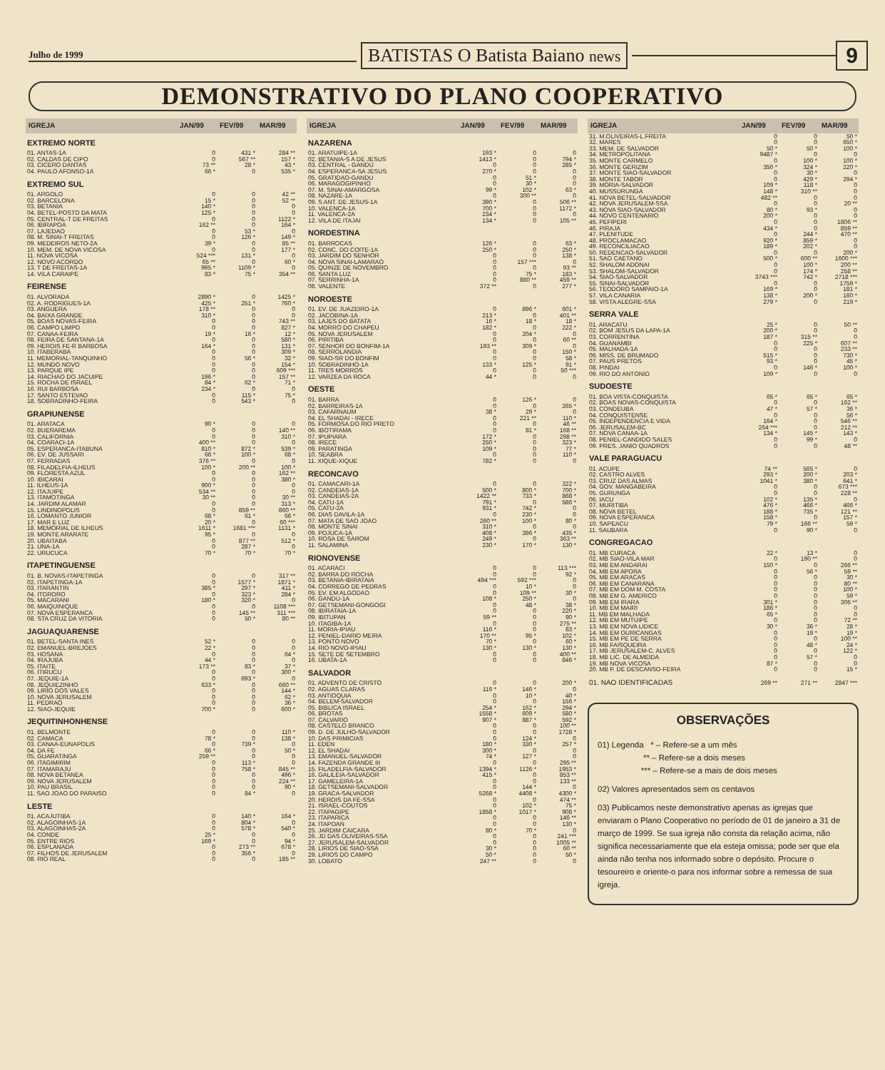Julho de 1999
BATISTAS O Batista Baiano news
9
DEMONSTRATIVO DO PLANO COOPERATIVO
| IGREJA | JAN/99 | FEV/99 | MAR/99 |
| --- | --- | --- | --- |
| EXTREMO NORTE | | | |
| 01. ANTAS-1A | 0 | 431 * | 284 ** |
| 02. CALDAS DE CIPO | 0 | 567 ** | 157 * |
| 03. CICERO DANTAS | 73 ** | 28 * | 43 * |
| 04. PAULO AFONSO-1A | 66 * | 0 | 535 * |
| EXTREMO SUL | | | |
| 01. ARGOLO | 0 | 0 | 42 ** |
| 02. BARCELONA | 15 * | 0 | 52 ** |
| 03. BETANIA | 140 * | 0 | 0 |
| 04. BETEL-POSTO DA MATA | 125 * | 0 | 0 |
| 05. CENTRAL-T DE FREITAS | 0 | 0 | 1122 * |
| 06. IBIRAPOA | 162 ** | 0 | 164 * |
| 07. LAJEDAO | 0 | 53 * | 0 |
| 08. M. SINAI-T FREITAS | 0 | 126 * | 149 * |
| 09. MEDEIROS NETO-2A | 39 * | 0 | 85 ** |
| 10. MEM. DE NOVA VICOSA | 0 | 0 | 177 * |
| 11. NOVA VICOSA | 524 *** | 131 * | 0 |
| 12. NOVO ACORDO | 65 ** | 0 | 60 * |
| 13. T DE FREITAS-1A | 995 * | 1109 * | 0 |
| 14. VILA CARAIPE | 83 * | 75 * | 354 ** |
| FEIRENSE | | | |
| 01. ALVORADA | 2890 * | 0 | 1425 * |
| 02. A. RODRIGUES-1A | 425 * | 251 * | 760 * |
| 03. ANGUERA | 178 ** | 0 | 0 |
| 04. BAIXA GRANDE | 310 * | 0 | 0 |
| 05. BOAS NOVAS-FEIRA | 0 | 0 | 743 ** |
| 06. CAMPO LIMPO | 0 | 0 | 827 * |
| 07. CANAA-FEIRA | 19 * | 16 * | 12 * |
| 08. FEIRA DE SANTANA-1A | 0 | 0 | 580 * |
| 09. HEROIS FE-R BARBOSA | 164 * | 0 | 131 * |
| 10. ITABERABA | 0 | 0 | 309 * |
| 11. MEMORIAL-TANQUINHO | 0 | 56 * | 32 * |
| 12. MUNDO NOVO | 0 | 0 | 154 * |
| 13. PARQUE IPE | 0 | 0 | 609 *** |
| 14. RIACHAO DO JACUIPE | 196 * | 0 | 157 ** |
| 15. ROCHA DE ISRAEL | 84 * | 62 * | 71 * |
| 16. RUI BARBOSA | 234 * | 0 | 0 |
| 17. SANTO ESTEVAO | 0 | 115 * | 75 * |
| 18. SOBRADINHO-FEIRA | 0 | 543 * | 0 |
| GRAPIUNENSE | | | |
| 01. ARATACA | 90 * | 0 | 0 |
| 02. BUERAREMA | 0 | 0 | 140 ** |
| 03. CALIFORNIA | 0 | 0 | 310 * |
| 04. COARACI-1A | 400 ** | 0 | 0 |
| 05. ESPERANCA-ITABUNA | 810 * | 872 * | 539 * |
| 06. EV. DE JUSSARI | 66 * | 100 * | 68 * |
| 07. FERRADAS | 376 ** | 0 | 0 |
| 08. FILADELFIA-ILHEUS | 100 * | 200 ** | 100 * |
| 09. FLORESTA AZUL | 0 | 0 | 162 ** |
| 10. IBICARAI | 0 | 0 | 380 * |
| 11. ILHEUS-1A | 900 * | 0 | 0 |
| 12. ITAJUIPE | 534 ** | 0 | 0 |
| 13. ITAMOTINGA | 30 ** | 0 | 30 ** |
| 14. JARDIM ALAMAR | 0 | 0 | 313 * |
| 15. LINDINOPOLIS | 0 | 859 ** | 860 ** |
| 16. LOMANTO JUNIOR | 68 * | 61 * | 66 * |
| 17. MAR E LUZ | 20 * | 0 | 60 *** |
| 18. MEMORIAL DE ILHEUS | 1611 * | 1681 *** | 1131 * |
| 19. MONTE ARARATE | 95 * | 0 | 0 |
| 20. UBAITABA | 0 | 877 ** | 512 * |
| 21. UNA-1A | 0 | 287 * | 0 |
| 22. URUCUCA | 70 * | 70 * | 70 * |
| ITAPETINGUENSE | | | |
| 01. B. NOVAS-ITAPETINGA | 0 | 0 | 317 ** |
| 02. ITAPETINGA-1A | 0 | 1577 * | 1871 * |
| 03. ITARANTIN | 385 * | 297 * | 411 * |
| 04. ITORORO | 0 | 323 * | 284 * |
| 05. MACARANI | 180 * | 320 * | 0 |
| 06. MAIQUINIQUE | 0 | 0 | 1108 *** |
| 07. NOVA ESPERANCA | 0 | 145 ** | 311 *** |
| 08. STA CRUZ DA VITORIA | 0 | 50 * | 80 ** |
| JAGUAQUARENSE | | | |
| 01. BETEL-SANTA INES | 52 * | 0 | 0 |
| 02. EMANUEL-BREJOES | 22 * | 0 | 0 |
| 03. HOSANA | 0 | 0 | 64 * |
| 04. IRAJUBA | 44 * | 0 | 0 |
| 05. ITAITE | 173 ** | 83 * | 37 * |
| 06. ITIRUCU | 0 | 0 | 300 * |
| 07. JEQUIE-1A | 0 | 693 * | 0 |
| 08. JEQUIEZINHO | 633 * | 0 | 660 ** |
| 09. LIRIO DOS VALES | 0 | 0 | 144 * |
| 10. NOVA JERUSALEM | 0 | 0 | 62 * |
| 11. PEDRAO | 0 | 0 | 36 * |
| 12. SIAO-JEQUIE | 700 * | 0 | 600 * |
| JEQUITINHONHENSE | | | |
| 01. BELMONTE | 0 | 0 | 110 * |
| 02. CAMACA | 78 * | 0 | 138 * |
| 03. CANAA-EUNAPOLIS | 0 | 739 * | 0 |
| 04. DA FE | 66 * | 0 | 50 * |
| 05. GUARATINGA | 259 ** | 0 | 0 |
| 06. ITAGIMIRIM | 0 | 113 * | 0 |
| 07. ITAMARAJU | 0 | 758 * | 845 ** |
| 08. NOVA BETANEA | 0 | 0 | 496 * |
| 09. NOVA JERUSALEM | 0 | 0 | 224 ** |
| 10. PAU BRASIL | 0 | 0 | 90 * |
| 11. SAO JOAO DO PARAISO | 0 | 84 * | 0 |
| LESTE | | | |
| 01. ACAJUTIBA | 0 | 140 * | 164 * |
| 02. ALAGOINHAS-1A | 0 | 804 * | 0 |
| 03. ALAGOINHAS-2A | 0 | 578 * | 540 * |
| 04. CONDE | 25 * | 0 | 0 |
| 05. ENTRE RIOS | 169 * | 0 | 94 * |
| 06. ESPLANADA | 0 | 273 ** | 678 * |
| 07. FILHOS DE JERUSALEM | 0 | 356 * | 0 |
| 08. RIO REAL | 0 | 0 | 185 ** |
| IGREJA | JAN/99 | FEV/99 | MAR/99 |
| --- | --- | --- | --- |
| NAZARENA | | | |
| 01. ARATUIPE-1A | 193 * | 0 | 0 |
| 02. BETANIA-S A DE JESUS | 1413 * | 0 | 794 * |
| 03. CENTRAL - GANDU | 0 | 0 | 285 * |
| 04. ESPERANCA-SA JESUS | 270 * | 0 | 0 |
| 05. GRATIDAO-GANDU | 0 | 51 * | 0 |
| 06. MARAGOGIPINHO | 0 | 30 * | 0 |
| 07. M. SINAI-AMARGOSA | 99 * | 102 * | 63 * |
| 08. NAZARE-1A | 0 | 300 ** | 0 |
| 09. S ANT. DE JESUS-1A | 390 * | 0 | 506 ** |
| 10. VALENCA-1A | 700 * | 0 | 1172 * |
| 11. VALENCA-2A | 234 * | 0 | 0 |
| 12. VILA DE ITAJAI | 134 * | 0 | 105 ** |
| NORDESTINA | | | |
| 01. BARROCAS | 126 * | 0 | 63 * |
| 02. CONC. DO COITE-1A | 250 * | 0 | 250 * |
| 03. JARDIM DO SENHOR | 0 | 0 | 138 * |
| 04. NOVA SINAI-LAMARAO | 0 | 157 *** | 0 |
| 05. QUINZE DE NOVEMBRO | 0 | 0 | 93 ** |
| 06. SANTA LUZ | 0 | 75 * | 183 * |
| 07. SERRINHA-1A | 0 | 880 ** | 459 ** |
| 08. VALENTE | 372 ** | 0 | 277 * |
| NOROESTE | | | |
| 01. EV. DE JUAZEIRO-1A | 0 | 896 * | 601 * |
| 02. JACOBINA-1A | 213 * | 0 | 401 ** |
| 03. LAJES DO BATATA | 16 * | 18 * | 18 * |
| 04. MORRO DO CHAPEU | 182 * | 0 | 222 * |
| 05. NOVA JERUSALEM | 0 | 204 * | 0 |
| 06. PIRITIBA | 0 | 0 | 60 ** |
| 07. SENHOR DO BONFIM-1A | 193 ** | 309 * | 0 |
| 08. SERROLANDIA | 0 | 0 | 150 * |
| 09. SIAO-SR DO BONFIM | 0 | 0 | 58 * |
| 10. SOBRADINHO-1A | 133 * | 125 * | 91 * |
| 11. TRES MORROS | 0 | 0 | 50 *** |
| 12. VARZEA DA ROCA | 44 * | 0 | 0 |
| OESTE | | | |
| 01. BARRA | 0 | 126 * | 0 |
| 02. BARREIRAS-1A | 0 | 0 | 265 * |
| 03. CAFARNAUM | 38 * | 29 * | 0 |
| 04. EL SHADAI - IRECE | 0 | 221 ** | 110 * |
| 05. FORMOSA DO RIO PRETO | 0 | 0 | 46 ** |
| 06. IBOTIRAMA | 0 | 81 * | 168 ** |
| 07. IPUPIARA | 172 * | 0 | 298 ** |
| 08. IRECE | 250 * | 0 | 323 * |
| 09. PARATINGA | 109 * | 0 | 77 * |
| 10. SEABRA | 0 | 0 | 110 * |
| 11. XIQUE-XIQUE | 782 * | 0 | 0 |
| RECONCAVO | | | |
| 01. CAMACARI-1A | 0 | 0 | 322 * |
| 02. CANDEIAS-1A | 500 * | 800 * | 700 * |
| 03. CANDEIAS-2A | 1422 ** | 733 * | 868 * |
| 04. CATU-1A | 791 * | 0 | 586 * |
| 05. CATU-2A | 931 * | 742 * | 0 |
| 06. DIAS DAVILA-1A | 0 | 230 * | 0 |
| 07. MATA DE SAO JOAO | 260 ** | 100 * | 80 * |
| 08. MONTE SINAI | 310 * | 0 | 0 |
| 09. POJUCA-1A | 408 * | 396 * | 435 * |
| 10. ROSA DE SAROM | 249 * | 0 | 363 ** |
| 11. SALAMINA | 230 * | 170 * | 130 * |
| RIONOVENSE | | | |
| 01. ACARACI | 0 | 0 | 113 *** |
| 02. BARRA DO ROCHA | 0 | 0 | 92 * |
| 03. BETANIA-IBIRATAIA | 494 *** | 592 *** | 0 |
| 04. CORREGO DE PEDRAS | 0 | 10 * | 0 |
| 05. EV. EM ALGODAO | 0 | 109 ** | 30 * |
| 06. GANDU-1A | 108 * | 250 * | 0 |
| 07. GETSEMANI-GONGOGI | 0 | 48 * | 38 * |
| 08. IBIRATAIA-1A | 0 | 0 | 220 * |
| 09. IBITUPAN | 59 ** | 0 | 90 * |
| 10. ITAGIBA-1A | 0 | 0 | 275 ** |
| 11. MORIA-IPIAU | 116 * | 0 | 83 * |
| 12. PENIEL-DARIO MEIRA | 170 ** | 95 * | 102 * |
| 13. PONTO NOVO | 70 * | 0 | 60 * |
| 14. RIO NOVO-IPIAU | 130 * | 130 * | 130 * |
| 15. SETE DE SETEMBRO | 0 | 0 | 400 ** |
| 16. UBATA-1A | 0 | 0 | 846 * |
| SALVADOR | | | |
| 01. ADVENTO DE CRISTO | 0 | 0 | 200 * |
| 02. AGUAS CLARAS | 116 * | 146 * | 0 |
| 03. ANTIOQUIA | 0 | 10 * | 40 * |
| 04. BELEM-SALVADOR | 0 | 0 | 156 * |
| 05. BIBLICA ISRAEL | 254 * | 162 * | 294 * |
| 06. BROTAS | 1558 * | 609 * | 580 * |
| 07. CALVARIO | 907 * | 887 * | 592 * |
| 08. CASTELO BRANCO | 0 | 0 | 100 ** |
| 09. D. DE JULHO-SALVADOR | 0 | 0 | 1728 * |
| 10. DAS PRIMICIAS | 0 | 124 * | 0 |
| 11. EDEN | 180 * | 330 * | 257 * |
| 12. EL SHADAI | 300 * | 0 | 0 |
| 13. EMANUEL-SALVADOR | 74 * | 127 * | 0 |
| 14. FAZENDA GRANDE III | 0 | 0 | 295 ** |
| 15. FILADELFIA-SALVADOR | 1394 * | 1126 * | 1953 * |
| 16. GALILEIA-SALVADOR | 415 * | 0 | 853 ** |
| 17. GAMELEIRA-1A | 0 | 0 | 133 ** |
| 18. GETSEMANI-SALVADOR | 0 | 144 * | 0 |
| 19. GRACA-SALVADOR | 5268 * | 4408 * | 4300 * |
| 20. HEROIS DA FE-SSA | 0 | 0 | 474 ** |
| 21. ISRAEL-COUTOS | 0 | 102 * | 75 * |
| 22. ITAPAGIPE | 1858 * | 1017 * | 908 * |
| 23. ITAPARICA | 0 | 0 | 146 ** |
| 24. ITAPOAN | 0 | 0 | 130 * |
| 25. JARDIM CAICARA | 80 * | 70 * | 0 |
| 26. JD DAS OLIVEIRAS-SSA | 0 | 0 | 241 *** |
| 27. JERUSALEM-SALVADOR | 0 | 0 | 1005 ** |
| 28. LIRIOS DE SIAO-SSA | 30 * | 0 | 60 ** |
| 29. LIRIOS DO CAMPO | 50 * | 0 | 50 * |
| 30. LOBATO | 247 ** | 0 | 0 |
| IGREJA | JAN/99 | FEV/99 | MAR/99 |
| --- | --- | --- | --- |
| 31. M.OLIVEIRAS-L.FREITA | 0 | 0 | 50 * |
| 32. MARES | 0 | 0 | 650 * |
| 33. MEM. DE SALVADOR | 50 * | 50 * | 100 * |
| 34. METROPOLITANA | 9487 * | 0 | 0 |
| 35. MONTE CARMELO | 0 | 100 * | 100 * |
| 36. MONTE GERIZIM | 350 * | 324 * | 220 * |
| 37. MONTE SIAO-SALVADOR | 0 | 30 * | 0 |
| 38. MONTE TABOR | 0 | 429 * | 294 * |
| 39. MORIA-SALVADOR | 109 * | 118 * | 0 |
| 40. MUSSURUNGA | 148 * | 310 ** | 0 |
| 41. NOVA BETEL-SALVADOR | 482 ** | 0 | 0 |
| 42. NOVA JERUSALEM-SSA | 0 | 0 | 20 ** |
| 43. NOVA SIAO-SALVADOR | 80 * | 93 * | 0 |
| 44. NOVO CENTENARIO | 200 * | 0 | 0 |
| 45. PEFIPERI | 0 | 0 | 1806 ** |
| 46. PIRAJA | 434 * | 0 | 859 ** |
| 47. PLENITUDE | 0 | 244 * | 470 ** |
| 48. PROCLAMACAO | 920 * | 859 * | 0 |
| 49. RECONCILIACAO | 189 * | 202 * | 0 |
| 50. REDENCAO-SALVADOR | 0 | 0 | 200 * |
| 51. SAO CAETANO | 500 * | 600 ** | 1600 *** |
| 52. SHALOM ADONAI | 0 | 100 * | 200 ** |
| 53. SHALOM-SALVADOR | 0 | 174 * | 258 ** |
| 54. SIAO-SALVADOR | 3743 *** | 742 * | 2718 *** |
| 55. SINAI-SALVADOR | 0 | 0 | 1759 * |
| 56. TEODORO SAMPAIO-1A | 169 * | 0 | 181 * |
| 57. VILA CANARIA | 138 * | 200 * | 160 * |
| 58. VISTA ALEGRE-SSA | 279 * | 0 | 219 * |
| SERRA VALE | | | |
| 01. ARACATU | 25 * | 0 | 50 ** |
| 02. BOM JESUS DA LAPA-1A | 200 * | 0 | 0 |
| 03. CORRENTINA | 187 * | 315 ** | 0 |
| 04. GUANAMBI | 0 | 225 * | 607 ** |
| 05. MALHADA-1A | 0 | 0 | 233 ** |
| 06. MISS. DE BRUMADO | 515 * | 0 | 730 * |
| 07. PAUS PRETOS | 93 * | 0 | 45 * |
| 08. PINDAI | 0 | 146 * | 100 * |
| 09. RIO DO ANTONIO | 109 * | 0 | 0 |
| SUDOESTE | | | |
| 01. BOA VISTA-CONQUISTA | 65 * | 65 * | 65 * |
| 02. BOAS NOVAS-CONQUISTA | 0 | 0 | 162 ** |
| 03. CONDEUBA | 47 * | 57 * | 36 * |
| 04. CONQUISTENSE | 0 | 0 | 56 * |
| 05. INDEPENDENCIA E VIDA | 164 * | 0 | 546 ** |
| 06. JERUSALEM-BC | 264 *** | 0 | 212 ** |
| 07. NOVA CANAA-1A | 134 * | 145 * | 143 * |
| 08. PENIEL-CANDIDO SALES | 0 | 99 * | 0 |
| 09. PRES. JANIO QUADROS | 0 | 0 | 48 ** |
| VALE PARAGUACU | | | |
| 01. ACUPE | 74 ** | 565 * | 0 |
| 02. CASTRO ALVES | 293 * | 200 * | 203 * |
| 03. CRUZ DAS ALMAS | 1041 * | 380 * | 641 * |
| 04. GOV. MANGABEIRA | 0 | 0 | 673 *** |
| 05. GURUNGA | 0 | 0 | 228 ** |
| 06. IACU | 102 * | 135 * | 0 |
| 07. MURITIBA | 476 * | 466 * | 466 * |
| 08. NOVA BETEL | 188 * | 735 * | 121 ** |
| 09. NOVA ESPERANCA | 158 * | 0 | 157 * |
| 10. SAPEACU | 79 * | 166 ** | 59 * |
| 11. SAUBARA | 0 | 90 * | 0 |
| CONGREGACAO | | | |
| 01. MB CURACA | 22 * | 13 * | 0 |
| 02. MB SIAO-VILA MAR | 0 | 190 ** | 0 |
| 03. MB EM ANDARAI | 150 * | 0 | 266 ** |
| 04. MB EM APORA | 0 | 56 * | 59 ** |
| 05. MB EM ARACAS | 0 | 0 | 30 * |
| 06. MB EM CANARANA | 0 | 0 | 80 ** |
| 07. MB EM DOM M. COSTA | 0 | 0 | 100 * |
| 08. MB EM G. AMERICO | 0 | 0 | 59 * |
| 09. MB EM IRARA | 301 * | 0 | 306 ** |
| 10. MB EM MAIRI | 186 * | 0 | 0 |
| 11. MB EM MALHADA | 65 * | 0 | 0 |
| 12. MB EM MUTUIPE | 0 | 0 | 72 ** |
| 13. MB EM NOVA LIDICE | 30 * | 36 * | 28 * |
| 14. MB EM OURICANGAS | 0 | 19 * | 19 * |
| 15. MB EM PE DE SERRA | 0 | 0 | 100 ** |
| 16. MB FAISQUEIRA | 0 | 48 * | 24 * |
| 17. MB JERUSALEM-C. ALVES | 0 | 0 | 122 * |
| 18. MB LIC. DE ALMEIDA | 0 | 57 * | 0 |
| 19. MB NOVA VICOSA | 87 * | 0 | 0 |
| 20. MB P. DE DESCANSO-FEIRA | 0 | 0 | 15 * |
| 01. NAO IDENTIFICADAS | 269 ** | 271 ** | 2847 *** |
OBSERVAÇÕES
01) Legenda * – Refere-se a um mês
** – Refere-se a dois meses
*** – Refere-se a mais de dois meses
02) Valores apresentados sem os centavos
03) Publicamos neste demonstrativo apenas as igrejas que enviaram o Plano Cooperativo no período de 01 de janeiro a 31 de março de 1999. Se sua igreja não consta da relação acima, não significa necessariamente que ela esteja omissa; pode ser que ela ainda não tenha nos informado sobre o depósito. Procure o tesoureiro e oriente-o para nos informar sobre a remessa de sua igreja.